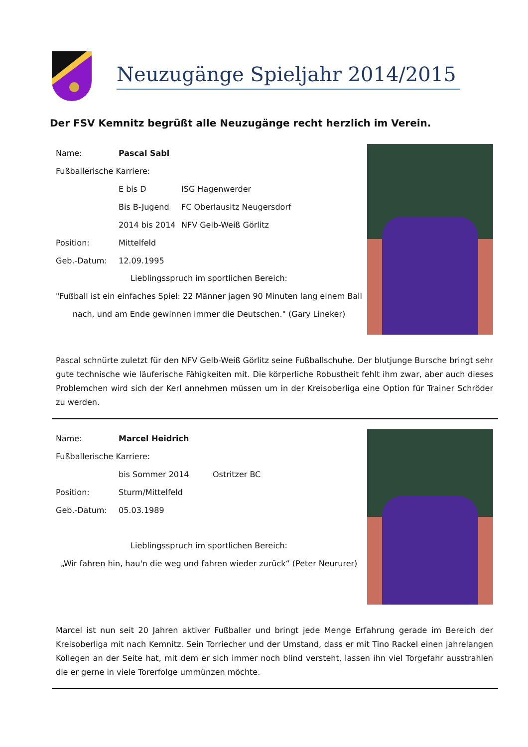Neuzugänge Spieljahr 2014/2015
Der FSV Kemnitz begrüßt alle Neuzugänge recht herzlich im Verein.
Name: Pascal Sabl
Fußballerische Karriere:
E bis D ISG Hagenwerder
Bis B-Jugend FC Oberlausitz Neugersdorf
2014 bis 2014 NFV Gelb-Weiß Görlitz
Position: Mittelfeld
Geb.-Datum: 12.09.1995
Lieblingsspruch im sportlichen Bereich:
"Fußball ist ein einfaches Spiel: 22 Männer jagen 90 Minuten lang einem Ball nach, und am Ende gewinnen immer die Deutschen." (Gary Lineker)
Pascal schnürte zuletzt für den NFV Gelb-Weiß Görlitz seine Fußballschuhe. Der blutjunge Bursche bringt sehr gute technische wie läuferische Fähigkeiten mit. Die körperliche Robustheit fehlt ihm zwar, aber auch dieses Problemchen wird sich der Kerl annehmen müssen um in der Kreisoberliga eine Option für Trainer Schröder zu werden.
Name: Marcel Heidrich
Fußballerische Karriere:
bis Sommer 2014 Ostritzer BC
Position: Sturm/Mittelfeld
Geb.-Datum: 05.03.1989
Lieblingsspruch im sportlichen Bereich:
„Wir fahren hin, hau'n die weg und fahren wieder zurück“ (Peter Neururer)
Marcel ist nun seit 20 Jahren aktiver Fußballer und bringt jede Menge Erfahrung gerade im Bereich der Kreisoberliga mit nach Kemnitz. Sein Torriecher und der Umstand, dass er mit Tino Rackel einen jahrelangen Kollegen an der Seite hat, mit dem er sich immer noch blind versteht, lassen ihn viel Torgefahr ausstrahlen die er gerne in viele Torerfolge ummünzen möchte.